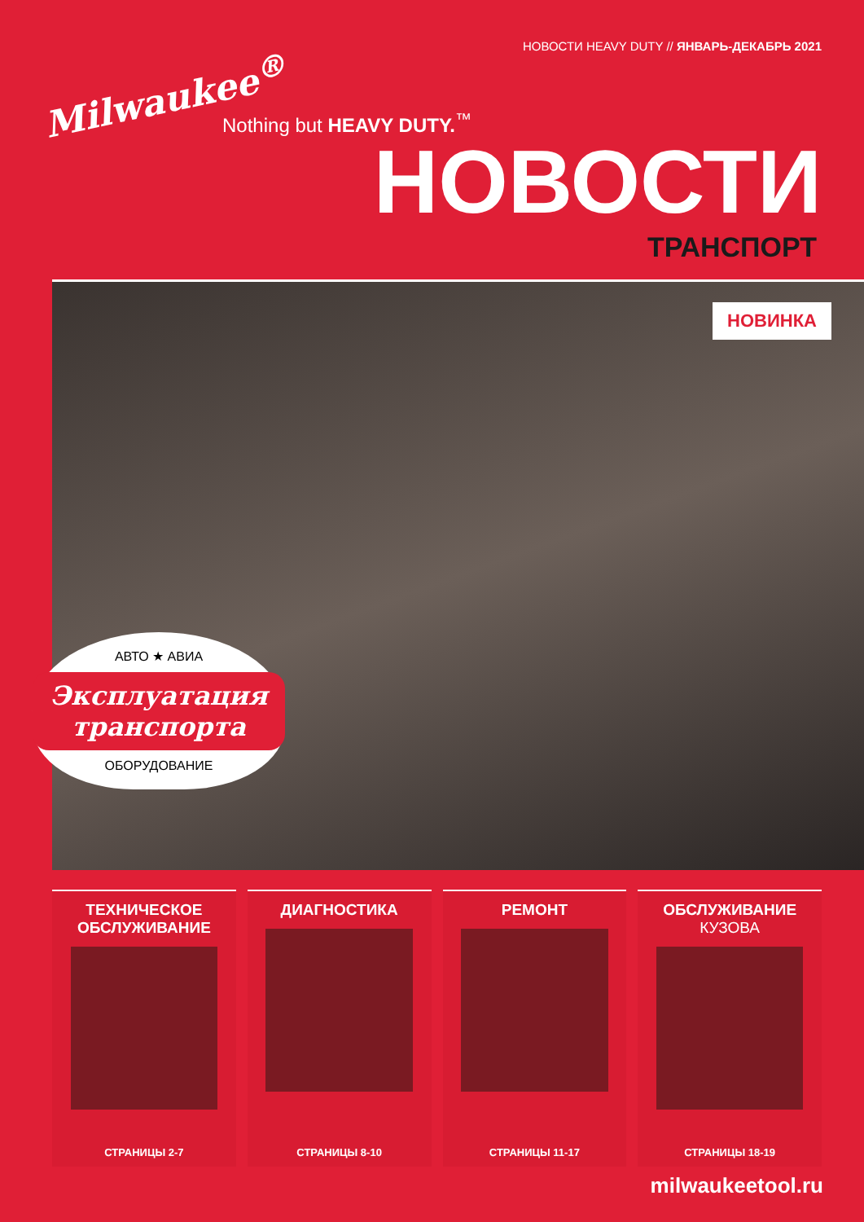НОВОСТИ HEAVY DUTY // ЯНВАРЬ-ДЕКАБРЬ 2021
Milwaukee<sup>®</sup>
Nothing but HEAVY DUTY.<sup>™</sup>
НОВОСТИ
ТРАНСПОРТ
НОВИНКА
АВТО ★ АВИА
Эксплуатация
транспорта
ОБОРУДОВАНИЕ
ТЕХНИЧЕСКОЕ ОБСЛУЖИВАНИЕ
СТРАНИЦЫ 2-7
ДИАГНОСТИКА
СТРАНИЦЫ 8-10
РЕМОНТ
СТРАНИЦЫ 11-17
ОБСЛУЖИВАНИЕ
КУЗОВА
СТРАНИЦЫ 18-19
milwaukeetool.ru